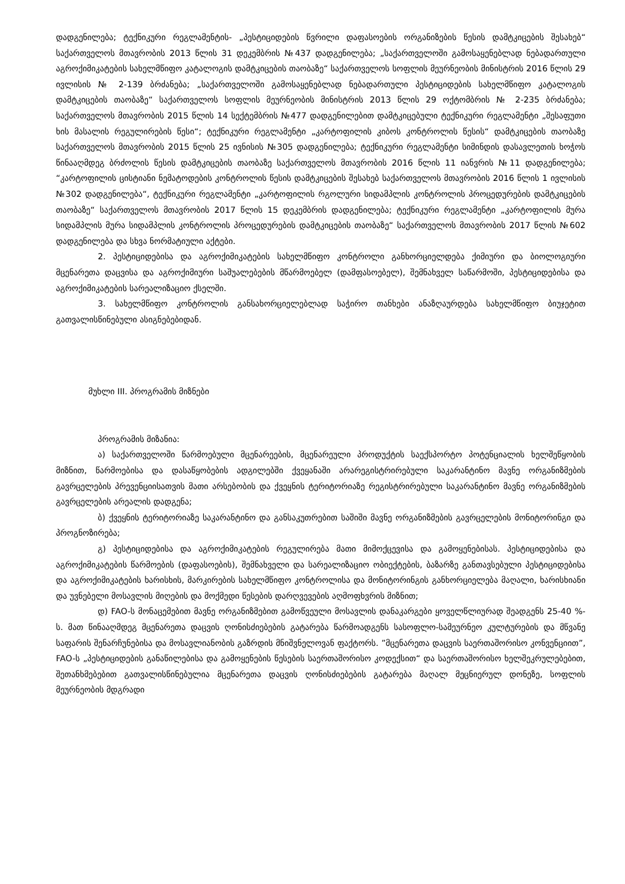დადგენილება; ტექნიკური რეგლამენტის- „პესტიციდების წვრილი დაფასოების ორგანიზების წესის დამტკიცების შესახებ“ საქართველოს მთავრობის 2013 წლის 31 დეკემბრის №437 დადგენილება; „საქართველოში გამოსაყენებლად ნებადართული აგროქიმიკატების სახელმწიფო კატალოგის დამტკიცების თაობაზე“ საქართველოს სოფლის მეურნეობის მინისტრის 2016 წლის 29 ივლისის № 2-139 ბრძანება; „საქართველოში გამოსაყენებლად ნებადართული პესტიციდების სახელმწიფო კატალოგის დამტკიცების თაობაზე“ საქართველოს სოფლის მეურნეობის მინისტრის 2013 წლის 29 ოქტომბრის № 2-235 ბრძანება; საქართველოს მთავრობის 2015 წლის 14 სექტემბრის №477 დადგენილებით დამტკიცებული ტექნიკური რეგლამენტი „შესაფუთი ხის მასალის რეგულირების წესი“; ტექნიკური რეგლამენტი „კარტოფილის კიბოს კონტროლის წესის“ დამტკიცების თაობაზე საქართველოს მთავრობის 2015 წლის 25 ივნისის №305 დადგენილება; ტექნიკური რეგლამენტი სიმინდის დასავლეთის ხოჭოს წინააღმდეგ ბრძოლის წესის დამტკიცების თაობაზე საქართველოს მთავრობის 2016 წლის 11 იანვრის №11 დადგენილება; “კარტოფილის ცისტიანი ნემატოდების კონტროლის წესის დამტკიცების შესახებ საქართველოს მთავრობის 2016 წლის 1 ივლისის №302 დადგენილება“, ტექნიკური რეგლამენტი „კარტოფილის რგოლური სიდამპლის კონტროლის პროცედურების დამტკიცების თაობაზე“ საქართველოს მთავრობის 2017 წლის 15 დეკემბრის დადგენილება; ტექნიკური რეგლამენტი „კარტოფილის მურა სიდამპლის მურა სიდამპლის კონტროლის პროცედურების დამტკიცების თაობაზე“ საქართველოს მთავრობის 2017 წლის №602 დადგენილება და სხვა ნორმატიული აქტები.
2. პესტიციდებისა და აგროქიმიკატების სახელმწიფო კონტროლი განხორციელდება ქიმიური და ბიოლოგიური მცენარეთა დაცვისა და აგროქიმიური საშუალებების მწარმოებელ (დამფასოებელ), შემნახველ საწარმოში, პესტიციდებისა და აგროქიმიკატების სარეალიზაციო ქსელში.
3. სახელმწიფო კონტროლის განსახორციელებლად საჭირო თანხები ანაზღაურდება სახელმწიფო ბიუჯეტით გათვალისწინებული ასიგნებებიდან.
მუხლი III. პროგრამის მიზნები
პროგრამის მიზანია:
ა) საქართველოში წარმოებული მცენარეების, მცენარეული პროდუქტის საექსპორტო პოტენციალის ხელშეწყობის მიზნით, წარმოებისა და დასაწყობების ადგილებში ქვეყანაში არარეგისტრირებული საკარანტინო მავნე ორგანიზმების გავრცელების პრევენციისათვის მათი არსებობის და ქვეყნის ტერიტორიაზე რეგისტრირებული საკარანტინო მავნე ორგანიზმების გავრცელების არეალის დადგენა;
ბ) ქვეყნის ტერიტორიაზე საკარანტინო და განსაკუთრებით საშიში მავნე ორგანიზმების გავრცელების მონიტორინგი და პროგნოზირება;
გ) პესტიციდებისა და აგროქიმიკატების რეგულირება მათი მიმოქცევისა და გამოყენებისას. პესტიციდებისა და აგროქიმიკატების წარმოების (დაფასოების), შემნახველი და სარეალიზაციო ობიექტების, ბაზარზე განთავსებული პესტიციდებისა და აგროქიმიკატების ხარისხის, მარკირების სახელმწიფო კონტროლისა და მონიტორინგის განხორციელება მაღალი, ხარისხიანი და უვნებელი მოსავლის მიღების და მოქმედი წესების დარღვევების აღმოფხვრის მიზნით;
დ) FAO-ს მონაცემებით მავნე ორგანიზმებით გამოწვეული მოსავლის დანაკარგები ყოველწლიურად შეადგენს 25-40 %-ს. მათ წინააღმდეგ მცენარეთა დაცვის ღონისძიებების გატარება წარმოადგენს სასოფლო-სამეურნეო კულტურების და მწვანე საფარის შენარჩუნებისა და მოსავლიანობის გაზრდის მნიშვნელოვან ფაქტორს. ”მცენარეთა დაცვის საერთაშორისო კონვენციით”, FAO-ს „პესტიციდების განაწილებისა და გამოყენების წესების საერთაშორისო კოდექსით“ და საერთაშორისო ხელშეკრულებებით, შეთანხმებებით გათვალისწინებულია მცენარეთა დაცვის ღონისძიებების გატარება მაღალ მეცნიერულ დონეზე, სოფლის მეურნეობის მდგრადი